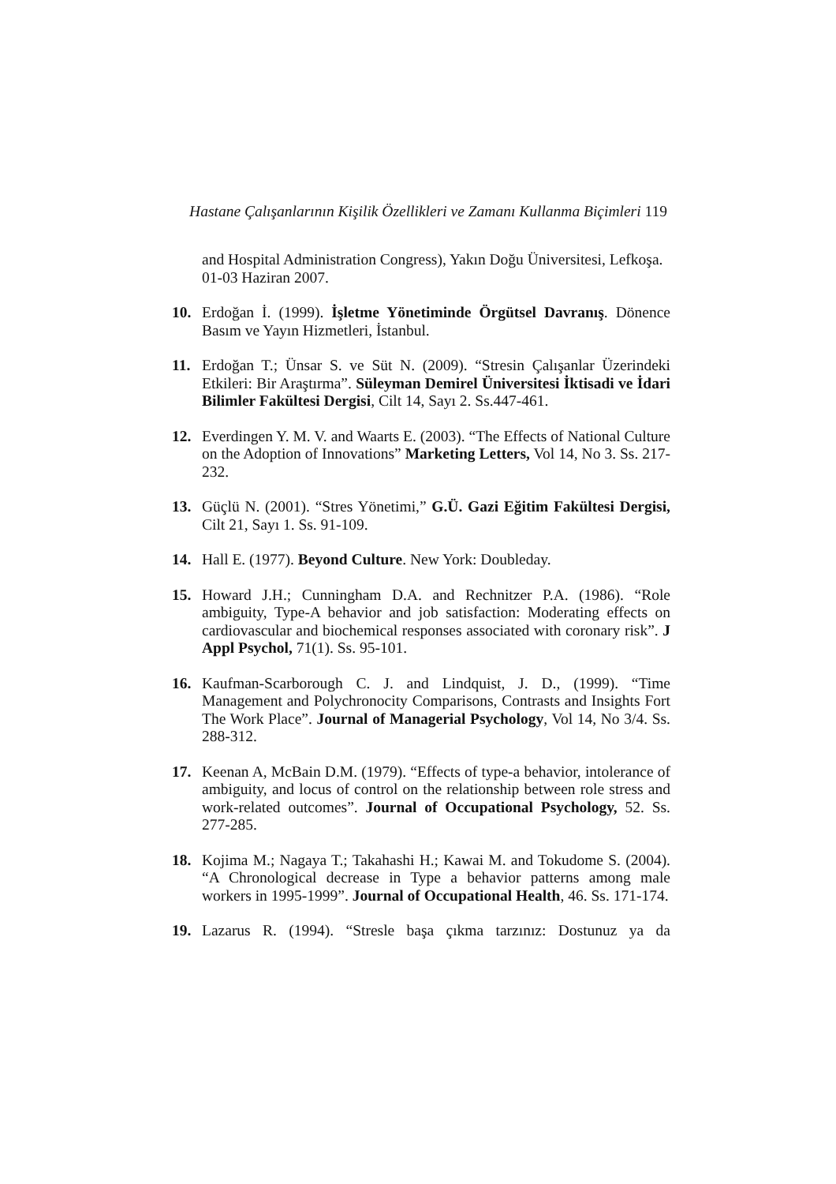Hastane Çalışanlarının Kişilik Özellikleri ve Zamanı Kullanma Biçimleri 119
and Hospital Administration Congress), Yakın Doğu Üniversitesi, Lefkoşa. 01-03 Haziran 2007.
10. Erdoğan İ. (1999). İşletme Yönetiminde Örgütsel Davranış. Dönence Basım ve Yayın Hizmetleri, İstanbul.
11. Erdoğan T.; Ünsar S. ve Süt N. (2009). “Stresin Çalışanlar Üzerindeki Etkileri: Bir Araştırma”. Süleyman Demirel Üniversitesi İktisadi ve İdari Bilimler Fakültesi Dergisi, Cilt 14, Sayı 2. Ss.447-461.
12. Everdingen Y. M. V. and Waarts E. (2003). “The Effects of National Culture on the Adoption of Innovations” Marketing Letters, Vol 14, No 3. Ss. 217-232.
13. Güçlü N. (2001). “Stres Yönetimi,” G.Ü. Gazi Eğitim Fakültesi Dergisi, Cilt 21, Sayı 1. Ss. 91-109.
14. Hall E. (1977). Beyond Culture. New York: Doubleday.
15. Howard J.H.; Cunningham D.A. and Rechnitzer P.A. (1986). “Role ambiguity, Type-A behavior and job satisfaction: Moderating effects on cardiovascular and biochemical responses associated with coronary risk”. J Appl Psychol, 71(1). Ss. 95-101.
16. Kaufman-Scarborough C. J. and Lindquist, J. D., (1999). “Time Management and Polychronocity Comparisons, Contrasts and Insights Fort The Work Place”. Journal of Managerial Psychology, Vol 14, No 3/4. Ss. 288-312.
17. Keenan A, McBain D.M. (1979). “Effects of type-a behavior, intolerance of ambiguity, and locus of control on the relationship between role stress and work-related outcomes”. Journal of Occupational Psychology, 52. Ss. 277-285.
18. Kojima M.; Nagaya T.; Takahashi H.; Kawai M. and Tokudome S. (2004). “A Chronological decrease in Type a behavior patterns among male workers in 1995-1999”. Journal of Occupational Health, 46. Ss. 171-174.
19. Lazarus R. (1994). “Stresle başa çıkma tarzınız: Dostunuz ya da